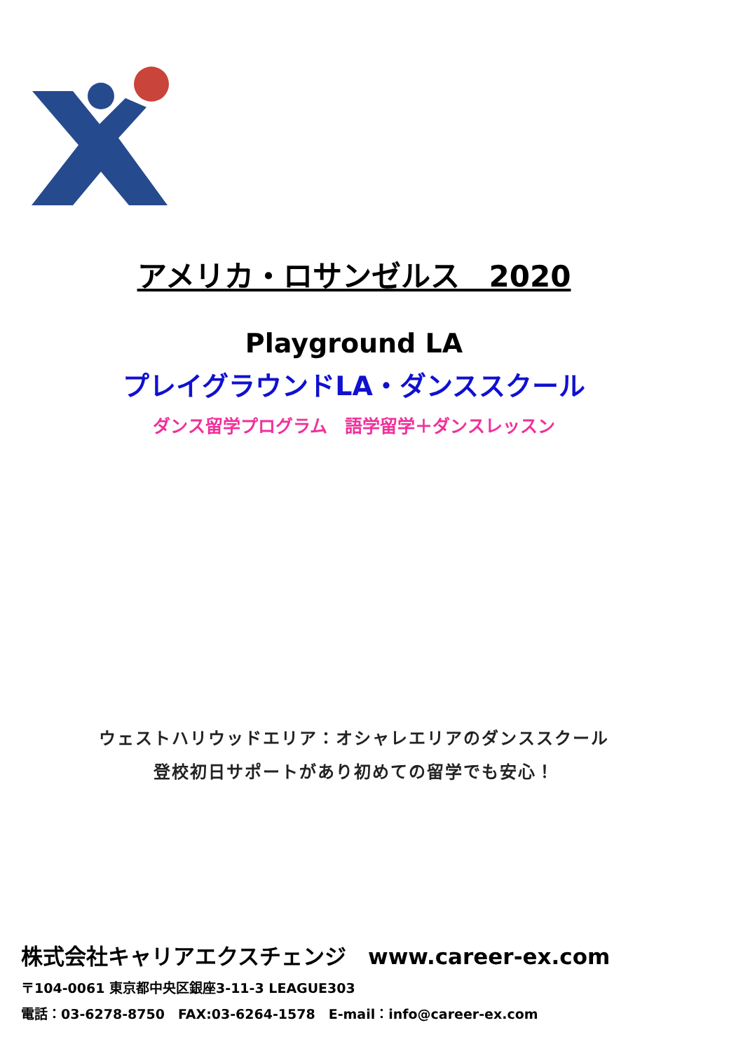アメリカ・ロサンゼルス　2020
Playground LA
プレイグラウンドLA・ダンススクール
ダンス留学プログラム　語学留学＋ダンスレッスン
ウェストハリウッドエリア：オシャレエリアのダンススクール
登校初日サポートがあり初めての留学でも安心！
株式会社キャリアエクスチェンジ　www.career-ex.com
〒104-0061 東京都中央区銀座3-11-3 LEAGUE303
電話：03-6278-8750　FAX:03-6264-1578　E-mail：info@career-ex.com